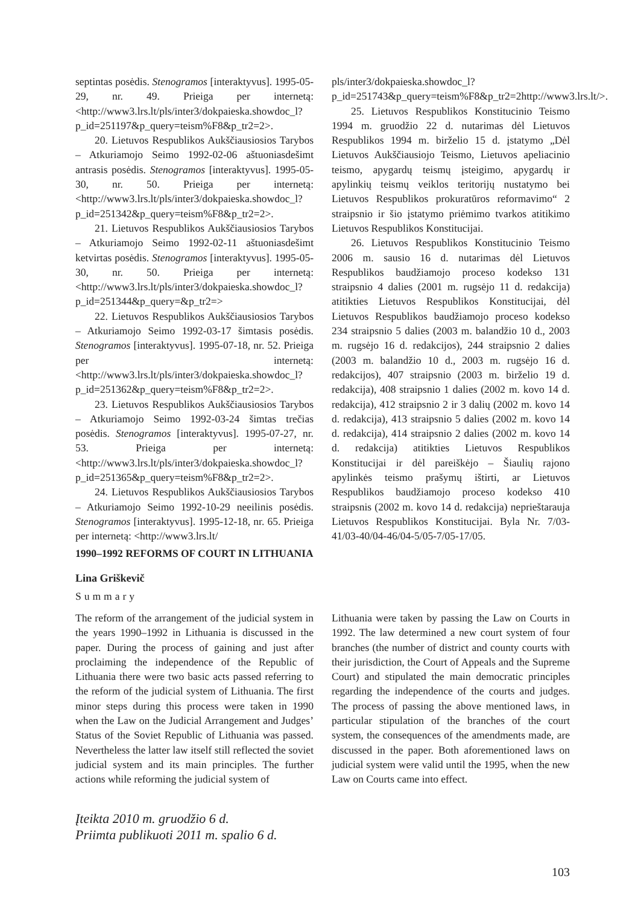septintas posėdis. Stenogramos [interaktyvus]. 1995-05-29, nr. 49. Prieiga per internetą: <http://www3.lrs.lt/pls/inter3/dokpaieska.showdoc_l?p_id=251197&p_query=teism%F8&p_tr2=2>.
20. Lietuvos Respublikos Aukščiausiosios Tarybos – Atkuriamojo Seimo 1992-02-06 aštuoniasdešimt antrasis posėdis. Stenogramos [interaktyvus]. 1995-05-30, nr. 50. Prieiga per internetą: <http://www3.lrs.lt/pls/inter3/dokpaieska.showdoc_l?p_id=251342&p_query=teism%F8&p_tr2=2>.
21. Lietuvos Respublikos Aukščiausiosios Tarybos – Atkuriamojo Seimo 1992-02-11 aštuoniasdešimt ketvirtas posėdis. Stenogramos [interaktyvus]. 1995-05-30, nr. 50. Prieiga per internetą: <http://www3.lrs.lt/pls/inter3/dokpaieska.showdoc_l?p_id=251344&p_query=&p_tr2=>
22. Lietuvos Respublikos Aukščiausiosios Tarybos – Atkuriamojo Seimo 1992-03-17 šimtasis posėdis. Stenogramos [interaktyvus]. 1995-07-18, nr. 52. Prieiga per internetą: <http://www3.lrs.lt/pls/inter3/dokpaieska.showdoc_l?p_id=251362&p_query=teism%F8&p_tr2=2>.
23. Lietuvos Respublikos Aukščiausiosios Tarybos – Atkuriamojo Seimo 1992-03-24 šimtas trečias posėdis. Stenogramos [interaktyvus]. 1995-07-27, nr. 53. Prieiga per internetą: <http://www3.lrs.lt/pls/inter3/dokpaieska.showdoc_l?p_id=251365&p_query=teism%F8&p_tr2=2>.
24. Lietuvos Respublikos Aukščiausiosios Tarybos – Atkuriamojo Seimo 1992-10-29 neeilinis posėdis. Stenogramos [interaktyvus]. 1995-12-18, nr. 65. Prieiga per internetą: <http://www3.lrs.lt/
pls/inter3/dokpaieska.showdoc_l?p_id=251743&p_query=teism%F8&p_tr2=2http://www3.lrs.lt/>.
25. Lietuvos Respublikos Konstitucinio Teismo 1994 m. gruodžio 22 d. nutarimas dėl Lietuvos Respublikos 1994 m. birželio 15 d. įstatymo „Dėl Lietuvos Aukščiausiojo Teismo, Lietuvos apeliacinio teismo, apygardų teismų įsteigimo, apygardų ir apylinkių teismų veiklos teritorijų nustatymo bei Lietuvos Respublikos prokuratūros reformavimo“ 2 straipsnio ir šio įstatymo priėmimo tvarkos atitikimo Lietuvos Respublikos Konstitucijai.
26. Lietuvos Respublikos Konstitucinio Teismo 2006 m. sausio 16 d. nutarimas dėl Lietuvos Respublikos baudžiamojo proceso kodekso 131 straipsnio 4 dalies (2001 m. rugsėjo 11 d. redakcija) atitikties Lietuvos Respublikos Konstitucijai, dėl Lietuvos Respublikos baudžiamojo proceso kodekso 234 straipsnio 5 dalies (2003 m. balandžio 10 d., 2003 m. rugsėjo 16 d. redakcijos), 244 straipsnio 2 dalies (2003 m. balandžio 10 d., 2003 m. rugsėjo 16 d. redakcijos), 407 straipsnio (2003 m. birželio 19 d. redakcija), 408 straipsnio 1 dalies (2002 m. kovo 14 d. redakcija), 412 straipsnio 2 ir 3 dalių (2002 m. kovo 14 d. redakcija), 413 straipsnio 5 dalies (2002 m. kovo 14 d. redakcija), 414 straipsnio 2 dalies (2002 m. kovo 14 d. redakcija) atitikties Lietuvos Respublikos Konstitucijai ir dėl pareiškėjo – Šiaulių rajono apylinkės teismo prašymų ištirti, ar Lietuvos Respublikos baudžiamojo proceso kodekso 410 straipsnis (2002 m. kovo 14 d. redakcija) neprieštarauja Lietuvos Respublikos Konstitucijai. Byla Nr. 7/03-41/03-40/04-46/04-5/05-7/05-17/05.
1990–1992 REFORMS OF COURT IN LITHUANIA
Lina Griškevič
Summary
The reform of the arrangement of the judicial system in the years 1990–1992 in Lithuania is discussed in the paper. During the process of gaining and just after proclaiming the independence of the Republic of Lithuania there were two basic acts passed referring to the reform of the judicial system of Lithuania. The first minor steps during this process were taken in 1990 when the Law on the Judicial Arrangement and Judges’ Status of the Soviet Republic of Lithuania was passed. Nevertheless the latter law itself still reflected the soviet judicial system and its main principles. The further actions while reforming the judicial system of
Lithuania were taken by passing the Law on Courts in 1992. The law determined a new court system of four branches (the number of district and county courts with their jurisdiction, the Court of Appeals and the Supreme Court) and stipulated the main democratic principles regarding the independence of the courts and judges. The process of passing the above mentioned laws, in particular stipulation of the branches of the court system, the consequences of the amendments made, are discussed in the paper. Both aforementioned laws on judicial system were valid until the 1995, when the new Law on Courts came into effect.
Įteikta 2010 m. gruodžio 6 d.
Priimta publikuoti 2011 m. spalio 6 d.
103